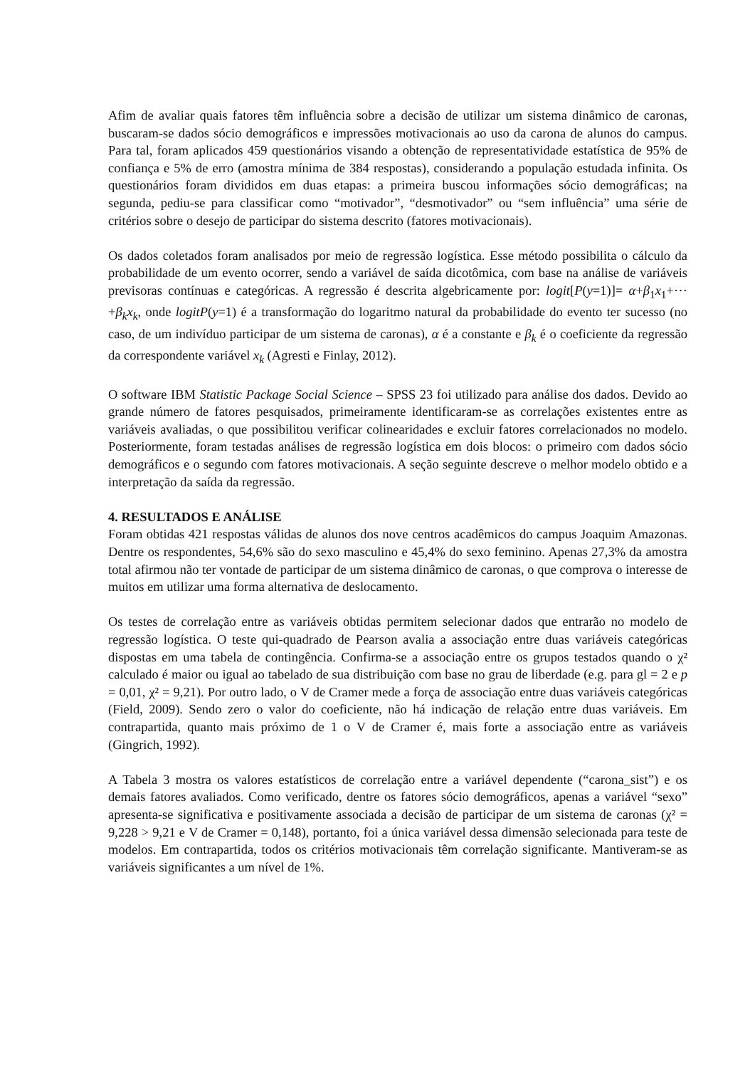Afim de avaliar quais fatores têm influência sobre a decisão de utilizar um sistema dinâmico de caronas, buscaram-se dados sócio demográficos e impressões motivacionais ao uso da carona de alunos do campus. Para tal, foram aplicados 459 questionários visando a obtenção de representatividade estatística de 95% de confiança e 5% de erro (amostra mínima de 384 respostas), considerando a população estudada infinita. Os questionários foram divididos em duas etapas: a primeira buscou informações sócio demográficas; na segunda, pediu-se para classificar como “motivador”, “desmotivador” ou “sem influência” uma série de critérios sobre o desejo de participar do sistema descrito (fatores motivacionais).
Os dados coletados foram analisados por meio de regressão logística. Esse método possibilita o cálculo da probabilidade de um evento ocorrer, sendo a variável de saída dicotômica, com base na análise de variáveis previsoras contínuas e categóricas. A regressão é descrita algebricamente por: logit[P(y=1)]= α+β<sub>1</sub>x<sub>1</sub>+⋯+β<sub>k</sub>x<sub>k</sub>, onde logitP(y=1) é a transformação do logaritmo natural da probabilidade do evento ter sucesso (no caso, de um indivíduo participar de um sistema de caronas), α é a constante e β<sub>k</sub> é o coeficiente da regressão da correspondente variável x<sub>k</sub> (Agresti e Finlay, 2012).
O software IBM Statistic Package Social Science – SPSS 23 foi utilizado para análise dos dados. Devido ao grande número de fatores pesquisados, primeiramente identificaram-se as correlações existentes entre as variáveis avaliadas, o que possibilitou verificar colinearidades e excluir fatores correlacionados no modelo. Posteriormente, foram testadas análises de regressão logística em dois blocos: o primeiro com dados sócio demográficos e o segundo com fatores motivacionais. A seção seguinte descreve o melhor modelo obtido e a interpretação da saída da regressão.
4. RESULTADOS E ANÁLISE
Foram obtidas 421 respostas válidas de alunos dos nove centros acadêmicos do campus Joaquim Amazonas. Dentre os respondentes, 54,6% são do sexo masculino e 45,4% do sexo feminino. Apenas 27,3% da amostra total afirmou não ter vontade de participar de um sistema dinâmico de caronas, o que comprova o interesse de muitos em utilizar uma forma alternativa de deslocamento.
Os testes de correlação entre as variáveis obtidas permitem selecionar dados que entrarão no modelo de regressão logística. O teste qui-quadrado de Pearson avalia a associação entre duas variáveis categóricas dispostas em uma tabela de contingência. Confirma-se a associação entre os grupos testados quando o χ² calculado é maior ou igual ao tabelado de sua distribuição com base no grau de liberdade (e.g. para gl = 2 e p = 0,01, χ² = 9,21). Por outro lado, o V de Cramer mede a força de associação entre duas variáveis categóricas (Field, 2009). Sendo zero o valor do coeficiente, não há indicação de relação entre duas variáveis. Em contrapartida, quanto mais próximo de 1 o V de Cramer é, mais forte a associação entre as variáveis (Gingrich, 1992).
A Tabela 3 mostra os valores estatísticos de correlação entre a variável dependente (“carona_sist”) e os demais fatores avaliados. Como verificado, dentre os fatores sócio demográficos, apenas a variável “sexo” apresenta-se significativa e positivamente associada a decisão de participar de um sistema de caronas (χ² = 9,228 > 9,21 e V de Cramer = 0,148), portanto, foi a única variável dessa dimensão selecionada para teste de modelos. Em contrapartida, todos os critérios motivacionais têm correlação significante. Mantiveram-se as variáveis significantes a um nível de 1%.